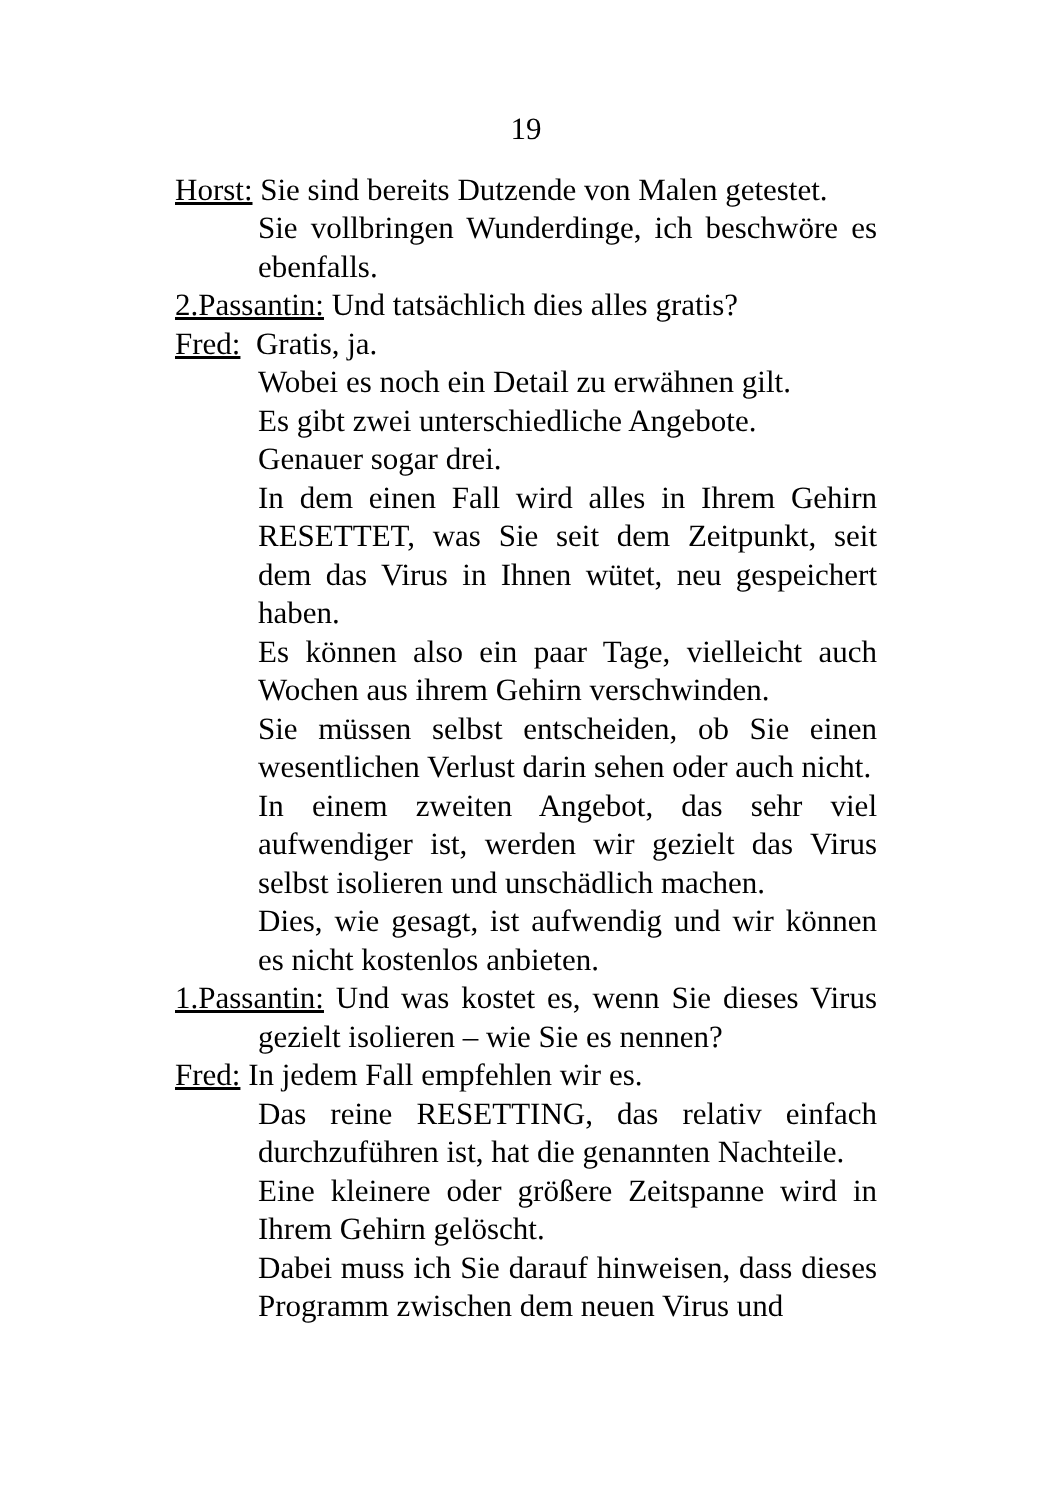19
Horst: Sie sind bereits Dutzende von Malen getestet.
Sie vollbringen Wunderdinge, ich beschwöre es ebenfalls.
2.Passantin: Und tatsächlich dies alles gratis?
Fred: Gratis, ja.
Wobei es noch ein Detail zu erwähnen gilt.
Es gibt zwei unterschiedliche Angebote.
Genauer sogar drei.
In dem einen Fall wird alles in Ihrem Gehirn RESETTET, was Sie seit dem Zeitpunkt, seit dem das Virus in Ihnen wütet, neu gespeichert haben.
Es können also ein paar Tage, vielleicht auch Wochen aus ihrem Gehirn verschwinden.
Sie müssen selbst entscheiden, ob Sie einen wesentlichen Verlust darin sehen oder auch nicht.
In einem zweiten Angebot, das sehr viel aufwendiger ist, werden wir gezielt das Virus selbst isolieren und unschädlich machen.
Dies, wie gesagt, ist aufwendig und wir können es nicht kostenlos anbieten.
1.Passantin: Und was kostet es, wenn Sie dieses Virus gezielt isolieren – wie Sie es nennen?
Fred: In jedem Fall empfehlen wir es.
Das reine RESETTING, das relativ einfach durchzuführen ist, hat die genannten Nachteile.
Eine kleinere oder größere Zeitspanne wird in Ihrem Gehirn gelöscht.
Dabei muss ich Sie darauf hinweisen, dass dieses Programm zwischen dem neuen Virus und